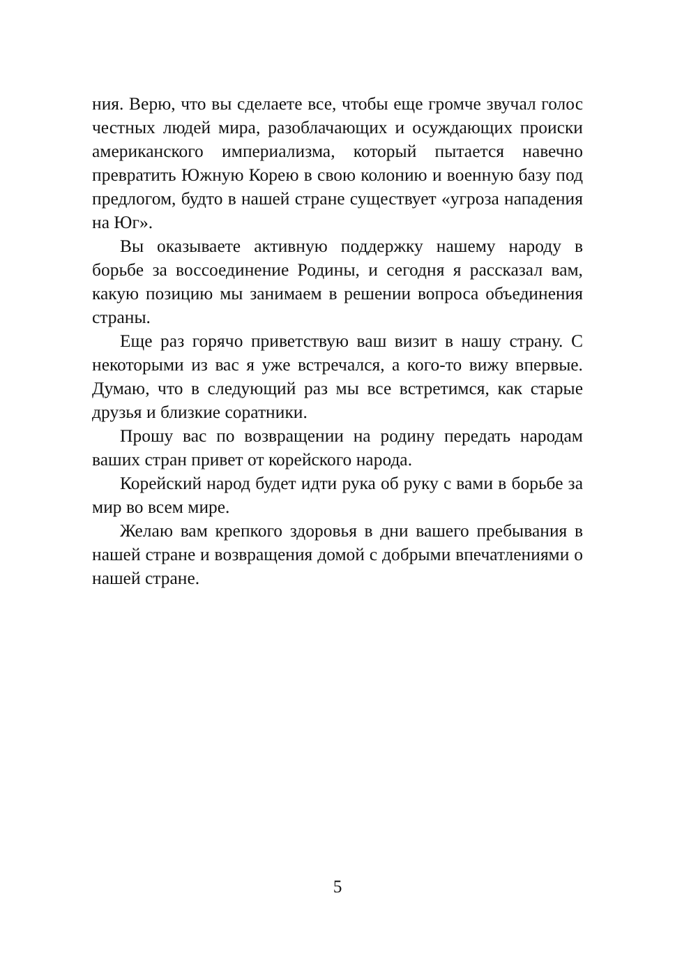ния. Верю, что вы сделаете все, чтобы еще громче звучал голос честных людей мира, разоблачающих и осуждающих происки американского империализма, который пытается навечно превратить Южную Корею в свою колонию и военную базу под предлогом, будто в нашей стране существует «угроза нападения на Юг».
Вы оказываете активную поддержку нашему народу в борьбе за воссоединение Родины, и сегодня я рассказал вам, какую позицию мы занимаем в решении вопроса объединения страны.
Еще раз горячо приветствую ваш визит в нашу страну. С некоторыми из вас я уже встречался, а кого-то вижу впервые. Думаю, что в следующий раз мы все встретимся, как старые друзья и близкие соратники.
Прошу вас по возвращении на родину передать народам ваших стран привет от корейского народа.
Корейский народ будет идти рука об руку с вами в борьбе за мир во всем мире.
Желаю вам крепкого здоровья в дни вашего пребывания в нашей стране и возвращения домой с добрыми впечатлениями о нашей стране.
5